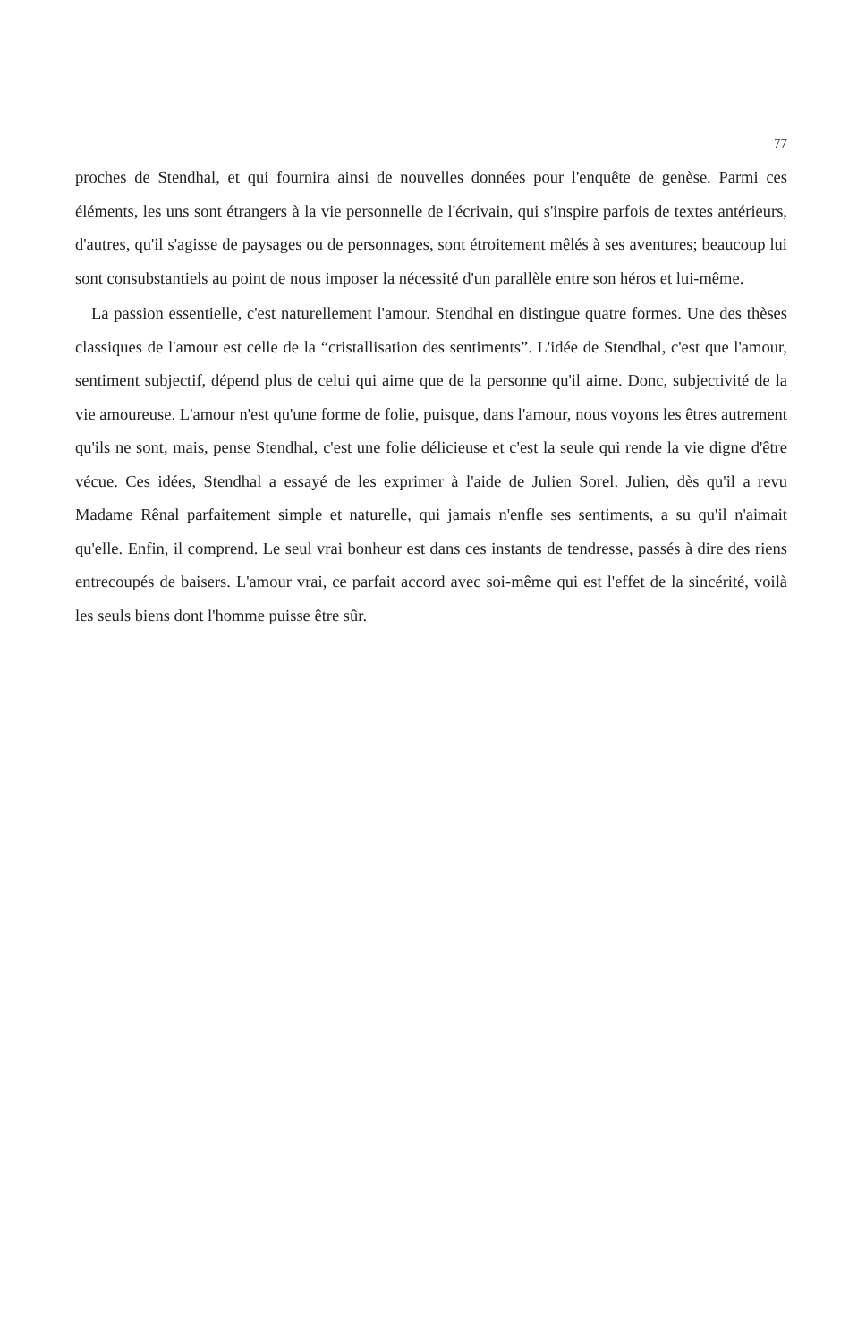77
proches de Stendhal, et qui fournira ainsi de nouvelles données pour l'enquête de genèse. Parmi ces éléments, les uns sont étrangers à la vie personnelle de l'écrivain, qui s'inspire parfois de textes antérieurs, d'autres, qu'il s'agisse de paysages ou de personnages, sont étroitement mêlés à ses aventures; beaucoup lui sont consubstantiels au point de nous imposer la nécessité d'un parallèle entre son héros et lui-même.
La passion essentielle, c'est naturellement l'amour. Stendhal en distingue quatre formes. Une des thèses classiques de l'amour est celle de la “cristallisation des sentiments”. L'idée de Stendhal, c'est que l'amour, sentiment subjectif, dépend plus de celui qui aime que de la personne qu'il aime. Donc, subjectivité de la vie amoureuse. L'amour n'est qu'une forme de folie, puisque, dans l'amour, nous voyons les êtres autrement qu'ils ne sont, mais, pense Stendhal, c'est une folie délicieuse et c'est la seule qui rende la vie digne d'être vécue. Ces idées, Stendhal a essayé de les exprimer à l'aide de Julien Sorel. Julien, dès qu'il a revu Madame Rênal parfaitement simple et naturelle, qui jamais n'enfle ses sentiments, a su qu'il n'aimait qu'elle. Enfin, il comprend. Le seul vrai bonheur est dans ces instants de tendresse, passés à dire des riens entrecoupés de baisers. L'amour vrai, ce parfait accord avec soi-même qui est l'effet de la sincérité, voilà les seuls biens dont l'homme puisse être sûr.